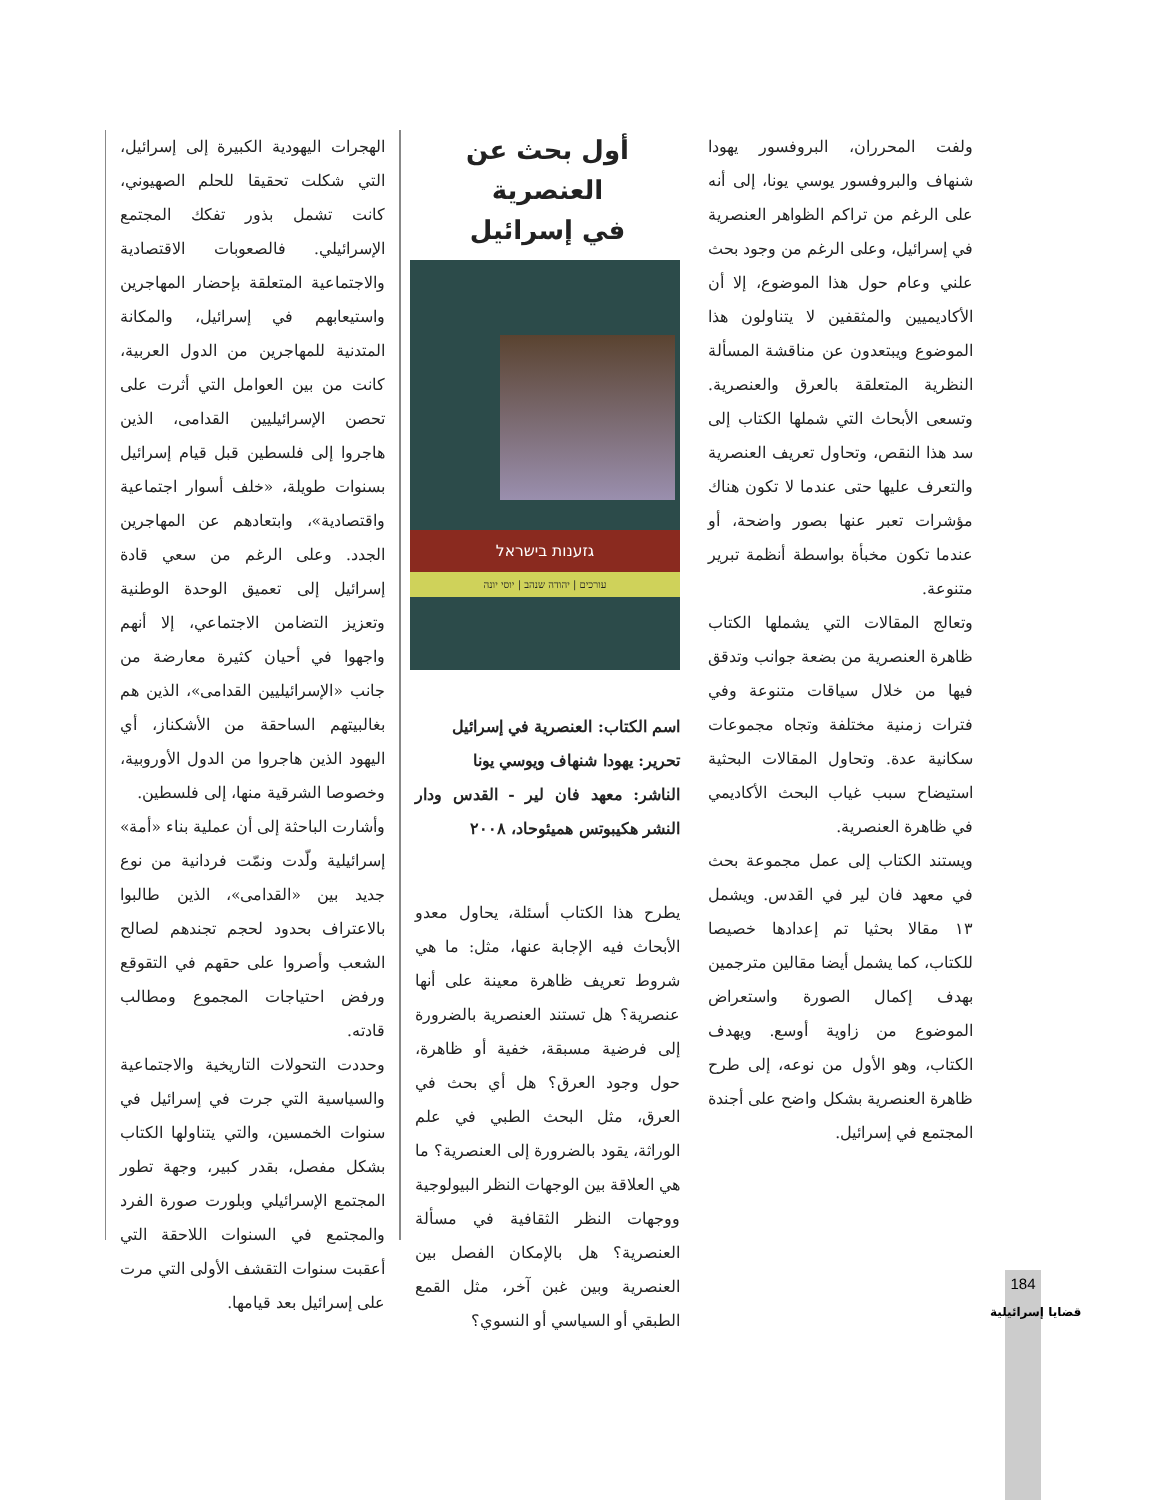الهجرات اليهودية الكبيرة إلى إسرائيل، التي شكلت تحقيقا للحلم الصهيوني، كانت تشمل بذور تفكك المجتمع الإسرائيلي. فالصعوبات الاقتصادية والاجتماعية المتعلقة بإحضار المهاجرين واستيعابهم في إسرائيل، والمكانة المتدنية للمهاجرين من الدول العربية، كانت من بين العوامل التي أثرت على تحصن الإسرائيليين القدامى، الذين هاجروا إلى فلسطين قبل قيام إسرائيل بسنوات طويلة، «خلف أسوار اجتماعية واقتصادية»، وابتعادهم عن المهاجرين الجدد. وعلى الرغم من سعي قادة إسرائيل إلى تعميق الوحدة الوطنية وتعزيز التضامن الاجتماعي، إلا أنهم واجهوا في أحيان كثيرة معارضة من جانب «الإسرائيليين القدامى»، الذين هم بغالبيتهم الساحقة من الأشكناز، أي اليهود الذين هاجروا من الدول الأوروبية، وخصوصا الشرقية منها، إلى فلسطين.
وأشارت الباحثة إلى أن عملية بناء «أمة» إسرائيلية ولّدت ونمّت فردانية من نوع جديد بين «القدامى»، الذين طالبوا بالاعتراف بحدود لحجم تجندهم لصالح الشعب وأصروا على حقهم في التقوقع ورفض احتياجات المجموع ومطالب قادته.
وحددت التحولات التاريخية والاجتماعية والسياسية التي جرت في إسرائيل في سنوات الخمسين، والتي يتناولها الكتاب بشكل مفصل، بقدر كبير، وجهة تطور المجتمع الإسرائيلي وبلورت صورة الفرد والمجتمع في السنوات اللاحقة التي أعقبت سنوات التقشف الأولى التي مرت على إسرائيل بعد قيامها.
أول بحث عن العنصرية
في إسرائيل
גזענות בישראל
עורכים | יהודה שנהב | יוסי יונה
اسم الكتاب: العنصرية في إسرائيل
تحرير: يهودا شنهاف ويوسي يونا
الناشر: معهد فان لير - القدس ودار النشر هكيبوتس هميئوحاد، ٢٠٠٨
يطرح هذا الكتاب أسئلة، يحاول معدو الأبحاث فيه الإجابة عنها، مثل: ما هي شروط تعريف ظاهرة معينة على أنها عنصرية؟ هل تستند العنصرية بالضرورة إلى فرضية مسبقة، خفية أو ظاهرة، حول وجود العرق؟ هل أي بحث في العرق، مثل البحث الطبي في علم الوراثة، يقود بالضرورة إلى العنصرية؟ ما هي العلاقة بين الوجهات النظر البيولوجية ووجهات النظر الثقافية في مسألة العنصرية؟ هل بالإمكان الفصل بين العنصرية وبين غبن آخر، مثل القمع الطبقي أو السياسي أو النسوي؟
ولفت المحرران، البروفسور يهودا شنهاف والبروفسور يوسي يونا، إلى أنه على الرغم من تراكم الظواهر العنصرية في إسرائيل، وعلى الرغم من وجود بحث علني وعام حول هذا الموضوع، إلا أن الأكاديميين والمثقفين لا يتناولون هذا الموضوع ويبتعدون عن مناقشة المسألة النظرية المتعلقة بالعرق والعنصرية. وتسعى الأبحاث التي شملها الكتاب إلى سد هذا النقص، وتحاول تعريف العنصرية والتعرف عليها حتى عندما لا تكون هناك مؤشرات تعبر عنها بصور واضحة، أو عندما تكون مخبأة بواسطة أنظمة تبرير متنوعة.
وتعالج المقالات التي يشملها الكتاب ظاهرة العنصرية من بضعة جوانب وتدقق فيها من خلال سياقات متنوعة وفي فترات زمنية مختلفة وتجاه مجموعات سكانية عدة. وتحاول المقالات البحثية استيضاح سبب غياب البحث الأكاديمي في ظاهرة العنصرية.
ويستند الكتاب إلى عمل مجموعة بحث في معهد فان لير في القدس. ويشمل ١٣ مقالا بحثيا تم إعدادها خصيصا للكتاب، كما يشمل أيضا مقالين مترجمين بهدف إكمال الصورة واستعراض الموضوع من زاوية أوسع. ويهدف الكتاب، وهو الأول من نوعه، إلى طرح ظاهرة العنصرية بشكل واضح على أجندة المجتمع في إسرائيل.
184
قضايا إسرائيلية